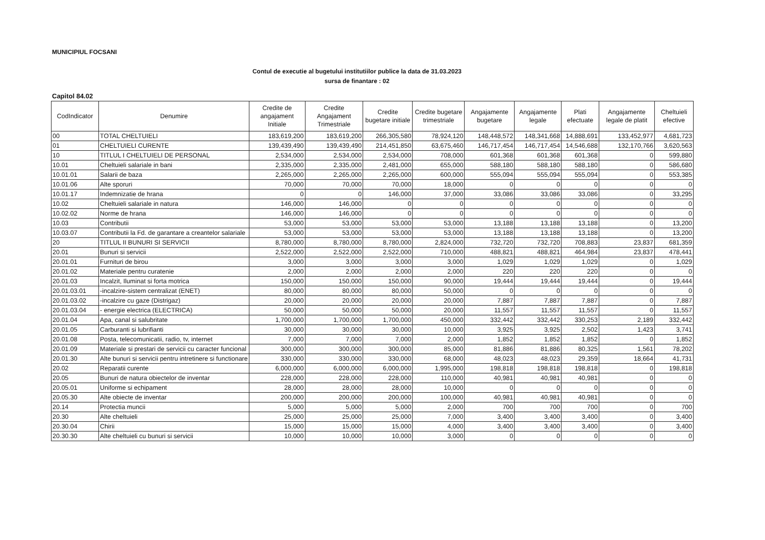MUNICIPIUL FOCSANI
Contul de executie al bugetului institutiilor publice la data de 31.03.2023
sursa de finantare : 02
Capitol 84.02
| CodIndicator | Denumire | Credite de angajament Initiale | Credite Angajament Trimestriale | Credite bugetare initiale | Credite bugetare trimestriale | Angajamente bugetare | Angajamente legale | Plati efectuate | Angajamente legale de platit | Cheltuieli efective |
| --- | --- | --- | --- | --- | --- | --- | --- | --- | --- | --- |
| 00 | TOTAL CHELTUIELI | 183,619,200 | 183,619,200 | 266,305,580 | 78,924,120 | 148,448,572 | 148,341,668 | 14,888,691 | 133,452,977 | 4,681,723 |
| 01 | CHELTUIELI CURENTE | 139,439,490 | 139,439,490 | 214,451,850 | 63,675,460 | 146,717,454 | 146,717,454 | 14,546,688 | 132,170,766 | 3,620,563 |
| 10 | TITLUL I CHELTUIELI DE PERSONAL | 2,534,000 | 2,534,000 | 2,534,000 | 708,000 | 601,368 | 601,368 | 601,368 | 0 | 599,880 |
| 10.01 | Cheltuieli salariale in bani | 2,335,000 | 2,335,000 | 2,481,000 | 655,000 | 588,180 | 588,180 | 588,180 | 0 | 586,680 |
| 10.01.01 | Salarii de baza | 2,265,000 | 2,265,000 | 2,265,000 | 600,000 | 555,094 | 555,094 | 555,094 | 0 | 553,385 |
| 10.01.06 | Alte sporuri | 70,000 | 70,000 | 70,000 | 18,000 | 0 | 0 | 0 | 0 | 0 |
| 10.01.17 | Indemnizatie de hrana | 0 | 0 | 146,000 | 37,000 | 33,086 | 33,086 | 33,086 | 0 | 33,295 |
| 10.02 | Cheltuieli salariale in natura | 146,000 | 146,000 | 0 | 0 | 0 | 0 | 0 | 0 | 0 |
| 10.02.02 | Norme de hrana | 146,000 | 146,000 | 0 | 0 | 0 | 0 | 0 | 0 | 0 |
| 10.03 | Contributii | 53,000 | 53,000 | 53,000 | 53,000 | 13,188 | 13,188 | 13,188 | 0 | 13,200 |
| 10.03.07 | Contributii la Fd. de garantare a creantelor salariale | 53,000 | 53,000 | 53,000 | 53,000 | 13,188 | 13,188 | 13,188 | 0 | 13,200 |
| 20 | TITLUL II BUNURI SI SERVICII | 8,780,000 | 8,780,000 | 8,780,000 | 2,824,000 | 732,720 | 732,720 | 708,883 | 23,837 | 681,359 |
| 20.01 | Bunuri si servicii | 2,522,000 | 2,522,000 | 2,522,000 | 710,000 | 488,821 | 488,821 | 464,984 | 23,837 | 478,441 |
| 20.01.01 | Furnituri de birou | 3,000 | 3,000 | 3,000 | 3,000 | 1,029 | 1,029 | 1,029 | 0 | 1,029 |
| 20.01.02 | Materiale pentru curatenie | 2,000 | 2,000 | 2,000 | 2,000 | 220 | 220 | 220 | 0 | 0 |
| 20.01.03 | Incalzit, Iluminat si forta motrica | 150,000 | 150,000 | 150,000 | 90,000 | 19,444 | 19,444 | 19,444 | 0 | 19,444 |
| 20.01.03.01 | -incalzire-sistem centralizat (ENET) | 80,000 | 80,000 | 80,000 | 50,000 | 0 | 0 | 0 | 0 | 0 |
| 20.01.03.02 | -incalzire cu gaze (Distrigaz) | 20,000 | 20,000 | 20,000 | 20,000 | 7,887 | 7,887 | 7,887 | 0 | 7,887 |
| 20.01.03.04 | - energie electrica (ELECTRICA) | 50,000 | 50,000 | 50,000 | 20,000 | 11,557 | 11,557 | 11,557 | 0 | 11,557 |
| 20.01.04 | Apa, canal si salubritate | 1,700,000 | 1,700,000 | 1,700,000 | 450,000 | 332,442 | 332,442 | 330,253 | 2,189 | 332,442 |
| 20.01.05 | Carburanti si lubrifianti | 30,000 | 30,000 | 30,000 | 10,000 | 3,925 | 3,925 | 2,502 | 1,423 | 3,741 |
| 20.01.08 | Posta, telecomunicatii, radio, tv, internet | 7,000 | 7,000 | 7,000 | 2,000 | 1,852 | 1,852 | 1,852 | 0 | 1,852 |
| 20.01.09 | Materiale si prestari de servicii cu caracter funcional | 300,000 | 300,000 | 300,000 | 85,000 | 81,886 | 81,886 | 80,325 | 1,561 | 78,202 |
| 20.01.30 | Alte bunuri si servicii pentru intretinere si functionare | 330,000 | 330,000 | 330,000 | 68,000 | 48,023 | 48,023 | 29,359 | 18,664 | 41,731 |
| 20.02 | Reparatii curente | 6,000,000 | 6,000,000 | 6,000,000 | 1,995,000 | 198,818 | 198,818 | 198,818 | 0 | 198,818 |
| 20.05 | Bunuri de natura obiectelor de inventar | 228,000 | 228,000 | 228,000 | 110,000 | 40,981 | 40,981 | 40,981 | 0 | 0 |
| 20.05.01 | Uniforme si echipament | 28,000 | 28,000 | 28,000 | 10,000 | 0 | 0 | 0 | 0 | 0 |
| 20.05.30 | Alte obiecte de inventar | 200,000 | 200,000 | 200,000 | 100,000 | 40,981 | 40,981 | 40,981 | 0 | 0 |
| 20.14 | Protectia muncii | 5,000 | 5,000 | 5,000 | 2,000 | 700 | 700 | 700 | 0 | 700 |
| 20.30 | Alte cheltuieli | 25,000 | 25,000 | 25,000 | 7,000 | 3,400 | 3,400 | 3,400 | 0 | 3,400 |
| 20.30.04 | Chirii | 15,000 | 15,000 | 15,000 | 4,000 | 3,400 | 3,400 | 3,400 | 0 | 3,400 |
| 20.30.30 | Alte cheltuieli cu bunuri si servicii | 10,000 | 10,000 | 10,000 | 3,000 | 0 | 0 | 0 | 0 | 0 |